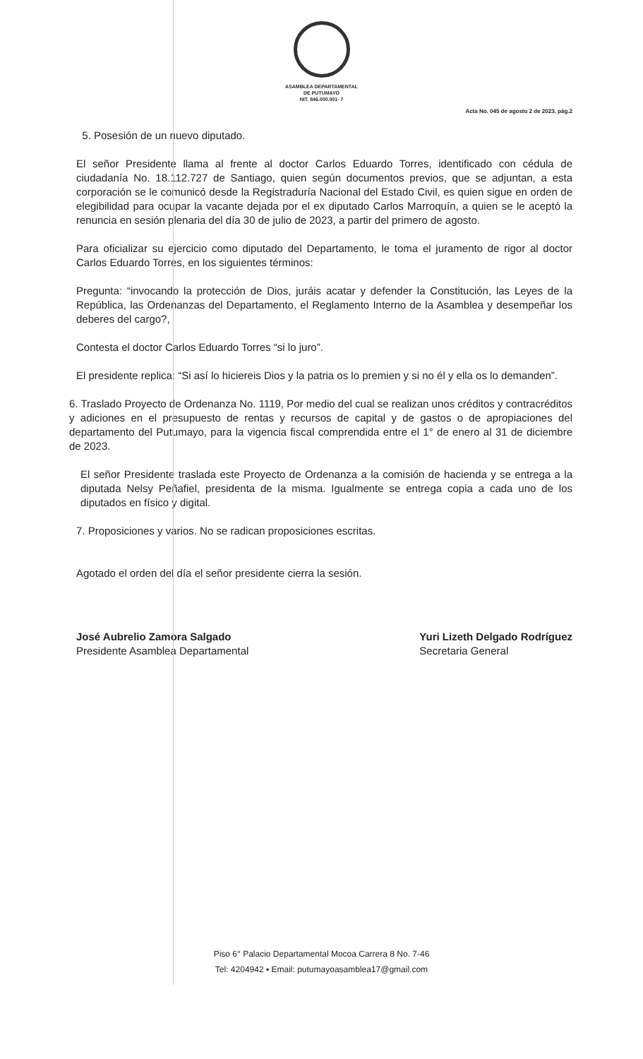ASAMBLEA DEPARTAMENTAL
DE PUTUMAYO
NIT. 846.000.001- 7
Acta No. 045 de agosto 2 de 2023, pág.2
5. Posesión de un nuevo diputado.
El señor Presidente llama al frente al doctor Carlos Eduardo Torres, identificado con cédula de ciudadanía No. 18.112.727 de Santiago, quien según documentos previos, que se adjuntan, a esta corporación se le comunicó desde la Registraduría Nacional del Estado Civil, es quien sigue en orden de elegibilidad para ocupar la vacante dejada por el ex diputado Carlos Marroquín, a quien se le aceptó la renuncia en sesión plenaria del día 30 de julio de 2023, a partir del primero de agosto.
Para oficializar su ejercicio como diputado del Departamento, le toma el juramento de rigor al doctor Carlos Eduardo Torres, en los siguientes términos:
Pregunta: “invocando la protección de Dios, juráis acatar y defender la Constitución, las Leyes de la República, las Ordenanzas del Departamento, el Reglamento Interno de la Asamblea y desempeñar los deberes del cargo?,
Contesta el doctor Carlos Eduardo Torres “si lo juro”.
El presidente replica: “Si así lo hiciereis Dios y la patria os lo premien y si no él y ella os lo demanden”.
6. Traslado Proyecto de Ordenanza No. 1119, Por medio del cual se realizan unos créditos y contracréditos y adiciones en el presupuesto de rentas y recursos de capital y de gastos o de apropiaciones del departamento del Putumayo, para la vigencia fiscal comprendida entre el 1° de enero al 31 de diciembre de 2023.
El señor Presidente traslada este Proyecto de Ordenanza a la comisión de hacienda y se entrega a la diputada Nelsy Peñafiel, presidenta de la misma. Igualmente se entrega copia a cada uno de los diputados en físico y digital.
7. Proposiciones y varios. No se radican proposiciones escritas.
Agotado el orden del día el señor presidente cierra la sesión.
José Aubrelio Zamora Salgado
Presidente Asamblea Departamental
Yuri Lizeth Delgado Rodríguez
Secretaria General
Piso 6° Palacio Departamental Mocoa Carrera 8 No. 7-46
Tel: 4204942 ▪ Email: putumayoasamblea17@gmail.com